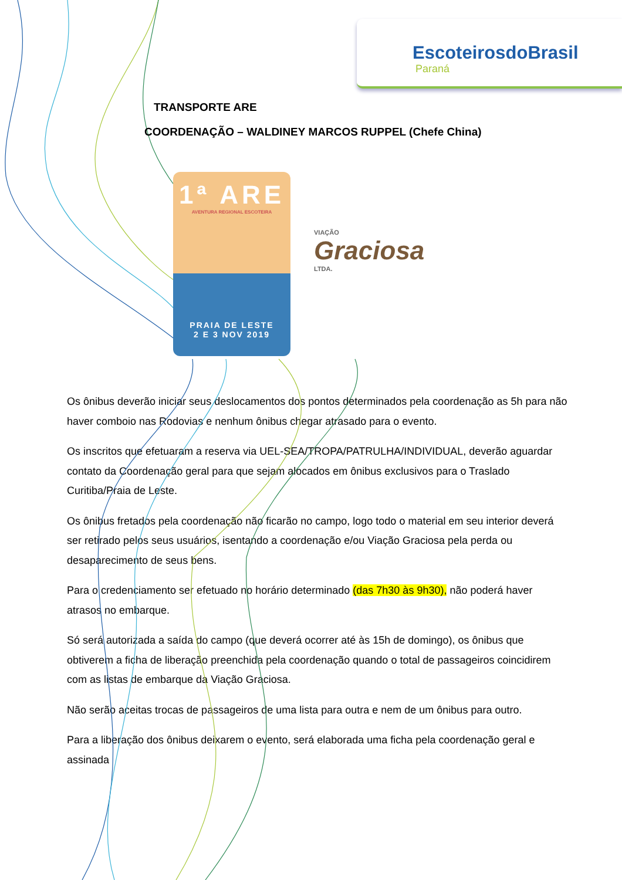EscoteirosdoBrasil
Paraná
TRANSPORTE ARE
COORDENAÇÃO – WALDINEY MARCOS RUPPEL (Chefe China)
1ª ARE
AVENTURA REGIONAL ESCOTEIRA
PRAIA DE LESTE
2 E 3 NOV 2019
VIAÇÃO
Graciosa
LTDA.
Os ônibus deverão iniciar seus deslocamentos dos pontos determinados pela coordenação as 5h para não haver comboio nas Rodovias e nenhum ônibus chegar atrasado para o evento.
Os inscritos que efetuaram a reserva via UEL-SEA/TROPA/PATRULHA/INDIVIDUAL, deverão aguardar contato da Coordenação geral para que sejam alocados em ônibus exclusivos para o Traslado Curitiba/Praia de Leste.
Os ônibus fretados pela coordenação não ficarão no campo, logo todo o material em seu interior deverá ser retirado pelos seus usuários, isentando a coordenação e/ou Viação Graciosa pela perda ou desaparecimento de seus bens.
Para o credenciamento ser efetuado no horário determinado (das 7h30 às 9h30), não poderá haver atrasos no embarque.
Só será autorizada a saída do campo (que deverá ocorrer até às 15h de domingo), os ônibus que obtiverem a ficha de liberação preenchida pela coordenação quando o total de passageiros coincidirem com as listas de embarque da Viação Graciosa.
Não serão aceitas trocas de passageiros de uma lista para outra e nem de um ônibus para outro.
Para a liberação dos ônibus deixarem o evento, será elaborada uma ficha pela coordenação geral e assinada